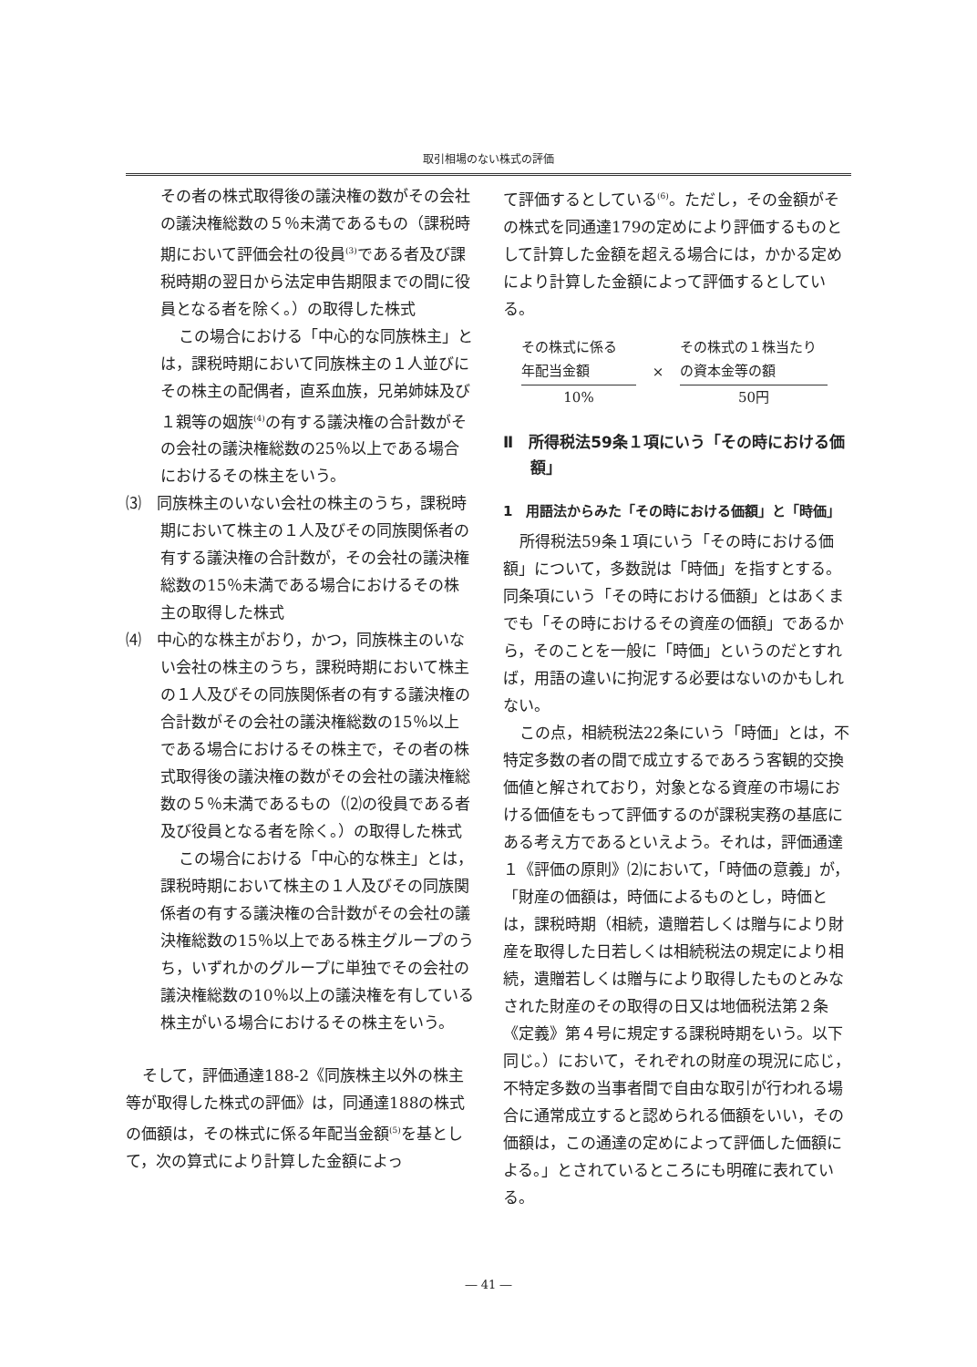取引相場のない株式の評価
その者の株式取得後の議決権の数がその会社の議決権総数の５％未満であるもの（課税時期において評価会社の役員<sup>(3)</sup>である者及び課税時期の翌日から法定申告期限までの間に役員となる者を除く。）の取得した株式
この場合における「中心的な同族株主」とは，課税時期において同族株主の１人並びにその株主の配偶者，直系血族，兄弟姉妹及び１親等の姻族<sup>(4)</sup>の有する議決権の合計数がその会社の議決権総数の25％以上である場合におけるその株主をいう。
⑶　同族株主のいない会社の株主のうち，課税時期において株主の１人及びその同族関係者の有する議決権の合計数が，その会社の議決権総数の15％未満である場合におけるその株主の取得した株式
⑷　中心的な株主がおり，かつ，同族株主のいない会社の株主のうち，課税時期において株主の１人及びその同族関係者の有する議決権の合計数がその会社の議決権総数の15％以上である場合におけるその株主で，その者の株式取得後の議決権の数がその会社の議決権総数の５％未満であるもの（⑵の役員である者及び役員となる者を除く。）の取得した株式
この場合における「中心的な株主」とは，課税時期において株主の１人及びその同族関係者の有する議決権の合計数がその会社の議決権総数の15％以上である株主グループのうち，いずれかのグループに単独でその会社の議決権総数の10％以上の議決権を有している株主がいる場合におけるその株主をいう。
そして，評価通達188-2《同族株主以外の株主等が取得した株式の評価》は，同通達188の株式の価額は，その株式に係る年配当金額<sup>(5)</sup>を基として，次の算式により計算した金額によっ
て評価するとしている<sup>(6)</sup>。ただし，その金額がその株式を同通達179の定めにより評価するものとして計算した金額を超える場合には，かかる定めにより計算した金額によって評価するとしている。
その株式に係る
年配当金額
10%
×
その株式の１株当たりの資本金等の額
50円
Ⅱ　所得税法59条１項にいう「その時における価額」
1　用語法からみた「その時における価額」と「時価」
所得税法59条１項にいう「その時における価額」について，多数説は「時価」を指すとする。同条項にいう「その時における価額」とはあくまでも「その時におけるその資産の価額」であるから，そのことを一般に「時価」というのだとすれば，用語の違いに拘泥する必要はないのかもしれない。
この点，相続税法22条にいう「時価」とは，不特定多数の者の間で成立するであろう客観的交換価値と解されており，対象となる資産の市場における価値をもって評価するのが課税実務の基底にある考え方であるといえよう。それは，評価通達１《評価の原則》⑵において，「時価の意義」が，「財産の価額は，時価によるものとし，時価とは，課税時期（相続，遺贈若しくは贈与により財産を取得した日若しくは相続税法の規定により相続，遺贈若しくは贈与により取得したものとみなされた財産のその取得の日又は地価税法第２条《定義》第４号に規定する課税時期をいう。以下同じ。）において，それぞれの財産の現況に応じ，不特定多数の当事者間で自由な取引が行われる場合に通常成立すると認められる価額をいい，その価額は，この通達の定めによって評価した価額による。」とされているところにも明確に表れている。
― 41 ―